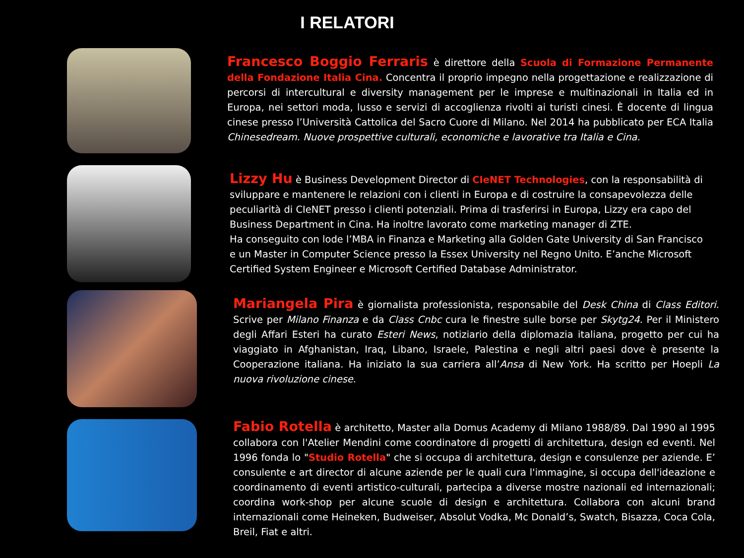I RELATORI
Francesco Boggio Ferraris è direttore della Scuola di Formazione Permanente della Fondazione Italia Cina. Concentra il proprio impegno nella progettazione e realizzazione di percorsi di intercultural e diversity management per le imprese e multinazionali in Italia ed in Europa, nei settori moda, lusso e servizi di accoglienza rivolti ai turisti cinesi. È docente di lingua cinese presso l’Università Cattolica del Sacro Cuore di Milano. Nel 2014 ha pubblicato per ECA Italia Chinesedream. Nuove prospettive culturali, economiche e lavorative tra Italia e Cina.
Lizzy Hu è Business Development Director di CIeNET Technologies, con la responsabilità di sviluppare e mantenere le relazioni con i clienti in Europa e di costruire la consapevolezza delle peculiarità di CIeNET presso i clienti potenziali. Prima di trasferirsi in Europa, Lizzy era capo del Business Department in Cina. Ha inoltre lavorato come marketing manager di ZTE.
Ha conseguito con lode l’MBA in Finanza e Marketing alla Golden Gate University di San Francisco e un Master in Computer Science presso la Essex University nel Regno Unito. E’anche Microsoft Certified System Engineer e Microsoft Certified Database Administrator.
Mariangela Pira è giornalista professionista, responsabile del Desk China di Class Editori. Scrive per Milano Finanza e da Class Cnbc cura le finestre sulle borse per Skytg24. Per il Ministero degli Affari Esteri ha curato Esteri News, notiziario della diplomazia italiana, progetto per cui ha viaggiato in Afghanistan, Iraq, Libano, Israele, Palestina e negli altri paesi dove è presente la Cooperazione italiana. Ha iniziato la sua carriera all’Ansa di New York. Ha scritto per Hoepli La nuova rivoluzione cinese.
Fabio Rotella è architetto, Master alla Domus Academy di Milano 1988/89. Dal 1990 al 1995 collabora con l'Atelier Mendini come coordinatore di progetti di architettura, design ed eventi. Nel 1996 fonda lo "Studio Rotella" che si occupa di architettura, design e consulenze per aziende. E’ consulente e art director di alcune aziende per le quali cura l'immagine, si occupa dell'ideazione e coordinamento di eventi artistico-culturali, partecipa a diverse mostre nazionali ed internazionali; coordina work-shop per alcune scuole di design e architettura. Collabora con alcuni brand internazionali come Heineken, Budweiser, Absolut Vodka, Mc Donald’s, Swatch, Bisazza, Coca Cola, Breil, Fiat e altri.